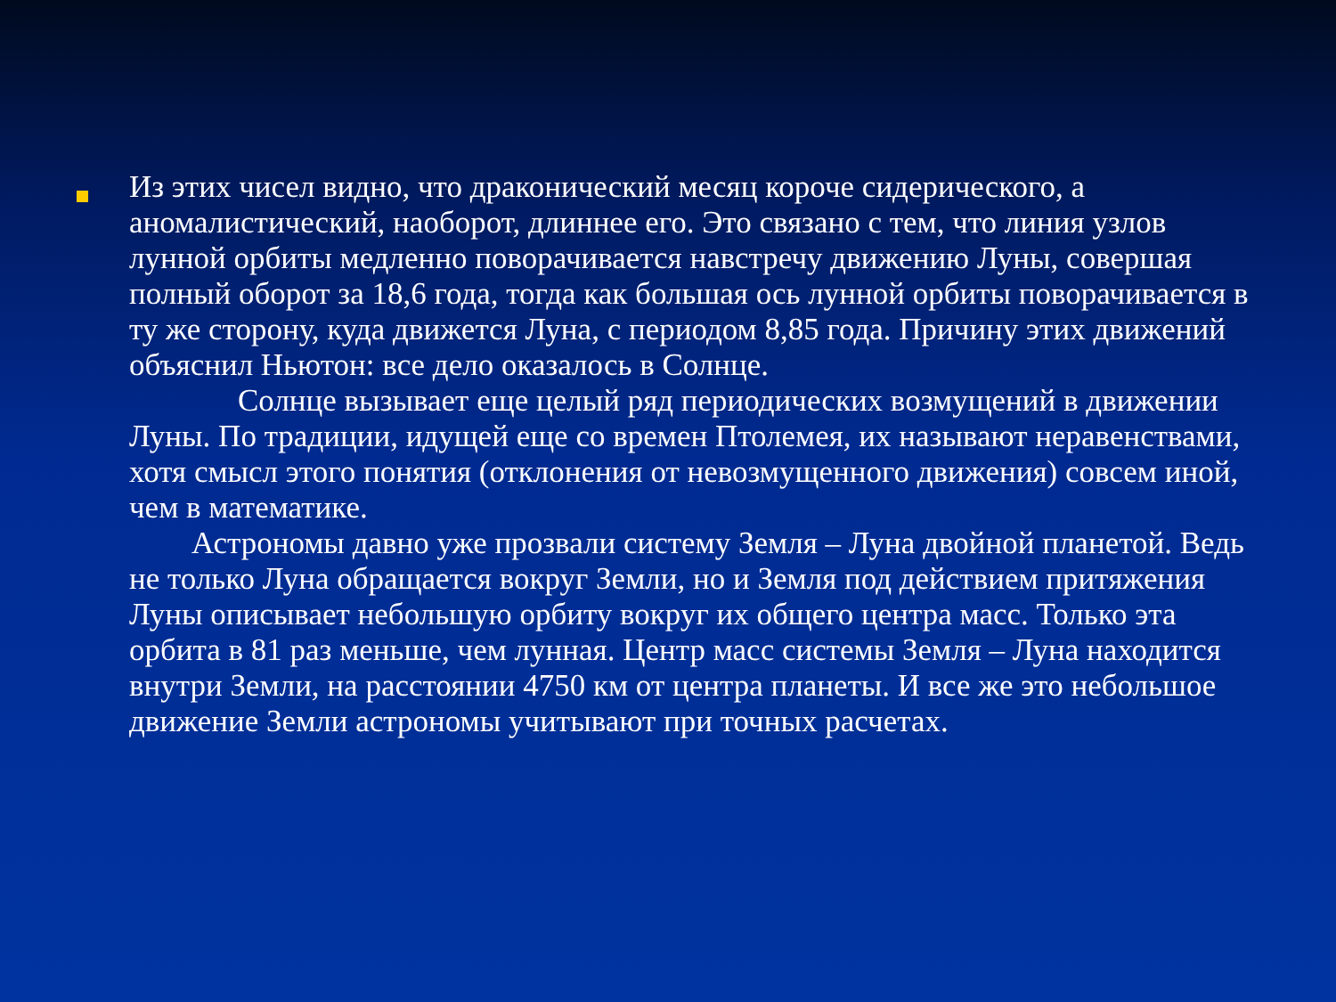Из этих чисел видно, что драконический месяц короче сидерического, а аномалистический, наоборот, длиннее его. Это связано с тем, что линия узлов лунной орбиты медленно поворачивается навстречу движению Луны, совершая полный оборот за 18,6 года, тогда как большая ось лунной орбиты поворачивается в ту же сторону, куда движется Луна, с периодом 8,85 года. Причину этих движений объяснил Ньютон: все дело оказалось в Солнце.
Солнце вызывает еще целый ряд периодических возмущений в движении Луны. По традиции, идущей еще со времен Птолемея, их называют неравенствами, хотя смысл этого понятия (отклонения от невозмущенного движения) совсем иной, чем в математике.
Астрономы давно уже прозвали систему Земля – Луна двойной планетой. Ведь не только Луна обращается вокруг Земли, но и Земля под действием притяжения Луны описывает небольшую орбиту вокруг их общего центра масс. Только эта орбита в 81 раз меньше, чем лунная. Центр масс системы Земля – Луна находится внутри Земли, на расстоянии 4750 км от центра планеты. И все же это небольшое движение Земли астрономы учитывают при точных расчетах.